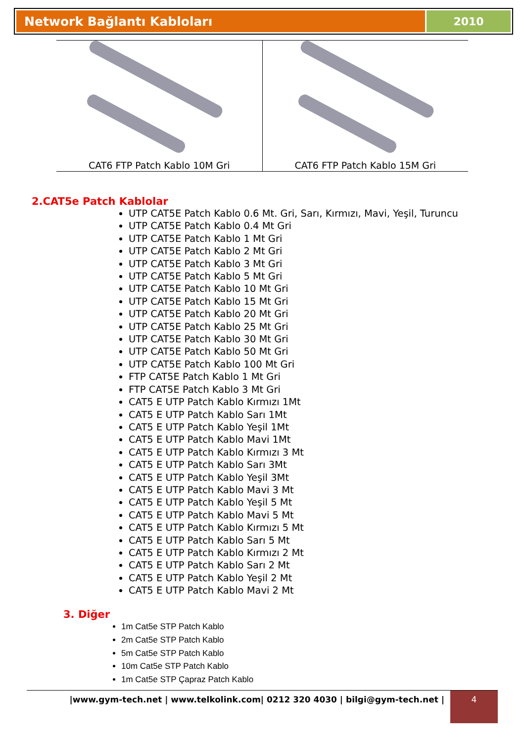Network Bağlantı Kabloları 2010
| CAT6 FTP Patch Kablo 10M Gri | CAT6 FTP Patch Kablo 15M Gri |
2.CAT5e Patch Kablolar
UTP CAT5E Patch Kablo 0.6 Mt. Gri, Sarı, Kırmızı, Mavi, Yeşil, Turuncu
UTP CAT5E Patch Kablo 0.4 Mt Gri
UTP CAT5E Patch Kablo 1 Mt Gri
UTP CAT5E Patch Kablo 2 Mt Gri
UTP CAT5E Patch Kablo 3 Mt Gri
UTP CAT5E Patch Kablo 5 Mt Gri
UTP CAT5E Patch Kablo 10 Mt Gri
UTP CAT5E Patch Kablo 15 Mt Gri
UTP CAT5E Patch Kablo 20 Mt Gri
UTP CAT5E Patch Kablo 25 Mt Gri
UTP CAT5E Patch Kablo 30 Mt Gri
UTP CAT5E Patch Kablo 50 Mt Gri
UTP CAT5E Patch Kablo 100 Mt Gri
FTP CAT5E Patch Kablo 1 Mt Gri
FTP CAT5E Patch Kablo 3 Mt Gri
CAT5 E UTP Patch Kablo Kırmızı 1Mt
CAT5 E UTP Patch Kablo Sarı 1Mt
CAT5 E UTP Patch Kablo Yeşil 1Mt
CAT5 E UTP Patch Kablo Mavi 1Mt
CAT5 E UTP Patch Kablo Kırmızı 3 Mt
CAT5 E UTP Patch Kablo Sarı 3Mt
CAT5 E UTP Patch Kablo Yeşil 3Mt
CAT5 E UTP Patch Kablo Mavi 3 Mt
CAT5 E UTP Patch Kablo Yeşil 5 Mt
CAT5 E UTP Patch Kablo Mavi 5 Mt
CAT5 E UTP Patch Kablo Kırmızı 5 Mt
CAT5 E UTP Patch Kablo Sarı 5 Mt
CAT5 E UTP Patch Kablo Kırmızı 2 Mt
CAT5 E UTP Patch Kablo Sarı 2 Mt
CAT5 E UTP Patch Kablo Yeşil 2 Mt
CAT5 E UTP Patch Kablo Mavi 2 Mt
3. Diğer
1m Cat5e STP Patch Kablo
2m Cat5e STP Patch Kablo
5m Cat5e STP Patch Kablo
10m Cat5e STP Patch Kablo
1m Cat5e STP Çapraz Patch Kablo
|www.gym-tech.net | www.telkolink.com| 0212 320 4030 | bilgi@gym-tech.net |
4